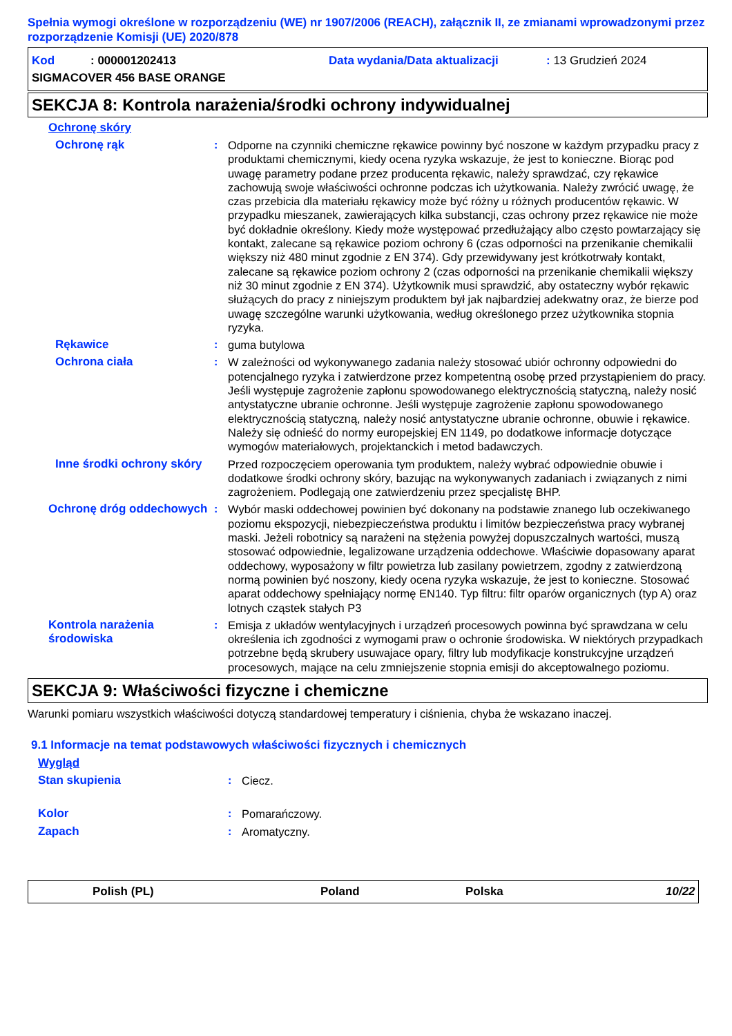Spełnia wymogi określone w rozporządzeniu (WE) nr 1907/2006 (REACH), załącznik II, ze zmianami wprowadzonymi przez rozporządzenie Komisji (UE) 2020/878
Kod : 000001202413 Data wydania/Data aktualizacji: 13 Grudzień 2024
SIGMACOVER 456 BASE ORANGE
SEKCJA 8: Kontrola narażenia/środki ochrony indywidualnej
Ochronę skóry
Ochronę rąk : Odporne na czynniki chemiczne rękawice powinny być noszone w każdym przypadku pracy z produktami chemicznymi, kiedy ocena ryzyka wskazuje, że jest to konieczne. Biorąc pod uwagę parametry podane przez producenta rękawic, należy sprawdzać, czy rękawice zachowują swoje właściwości ochronne podczas ich użytkowania. Należy zwrócić uwagę, że czas przebicia dla materiału rękawicy może być różny u różnych producentów rękawic. W przypadku mieszanek, zawierających kilka substancji, czas ochrony przez rękawice nie może być dokładnie określony. Kiedy może występować przedłużający albo często powtarzający się kontakt, zalecane są rękawice poziom ochrony 6 (czas odporności na przenikanie chemikalii większy niż 480 minut zgodnie z EN 374). Gdy przewidywany jest krótkotrwały kontakt, zalecane są rękawice poziom ochrony 2 (czas odporności na przenikanie chemikalii większy niż 30 minut zgodnie z EN 374). Użytkownik musi sprawdzić, aby ostateczny wybór rękawic służących do pracy z niniejszym produktem był jak najbardziej adekwatny oraz, że bierze pod uwagę szczególne warunki użytkowania, według określonego przez użytkownika stopnia ryzyka.
Rękawice : guma butylowa
Ochrona ciała : W zależności od wykonywanego zadania należy stosować ubiór ochronny odpowiedni do potencjalnego ryzyka i zatwierdzone przez kompetentną osobę przed przystąpieniem do pracy. Jeśli występuje zagrożenie zapłonu spowodowanego elektrycznością statyczną, należy nosić antystatyczne ubranie ochronne. Jeśli występuje zagrożenie zapłonu spowodowanego elektrycznością statyczną, należy nosić antystatyczne ubranie ochronne, obuwie i rękawice. Należy się odnieść do normy europejskiej EN 1149, po dodatkowe informacje dotyczące wymogów materiałowych, projektanckich i metod badawczych.
Inne środki ochrony skóry
Przed rozpoczęciem operowania tym produktem, należy wybrać odpowiednie obuwie i dodatkowe środki ochrony skóry, bazując na wykonywanych zadaniach i związanych z nimi zagrożeniem. Podlegają one zatwierdzeniu przez specjalistę BHP.
Ochronę dróg oddechowych
: Wybór maski oddechowej powinien być dokonany na podstawie znanego lub oczekiwanego poziomu ekspozycji, niebezpieczeństwa produktu i limitów bezpieczeństwa pracy wybranej maski. Jeżeli robotnicy są narażeni na stężenia powyżej dopuszczalnych wartości, muszą stosować odpowiednie, legalizowane urządzenia oddechowe. Właściwie dopasowany aparat oddechowy, wyposażony w filtr powietrza lub zasilany powietrzem, zgodny z zatwierdzoną normą powinien być noszony, kiedy ocena ryzyka wskazuje, że jest to konieczne. Stosować aparat oddechowy spełniający normę EN140. Typ filtru: filtr oparów organicznych (typ A) oraz lotnych cząstek stałych P3
Kontrola narażenia środowiska
: Emisja z układów wentylacyjnych i urządzeń procesowych powinna być sprawdzana w celu określenia ich zgodności z wymogami praw o ochronie środowiska. W niektórych przypadkach potrzebne będą skrubery usuwajace opary, filtry lub modyfikacje konstrukcyjne urządzeń procesowych, mające na celu zmniejszenie stopnia emisji do akceptowalnego poziomu.
SEKCJA 9: Właściwości fizyczne i chemiczne
Warunki pomiaru wszystkich właściwości dotyczą standardowej temperatury i ciśnienia, chyba że wskazano inaczej.
9.1 Informacje na temat podstawowych właściwości fizycznych i chemicznych
Wygląd
Stan skupienia : Ciecz.
Kolor : Pomarańczowy.
Zapach : Aromatyczny.
Polish (PL) Poland Polska 10/22